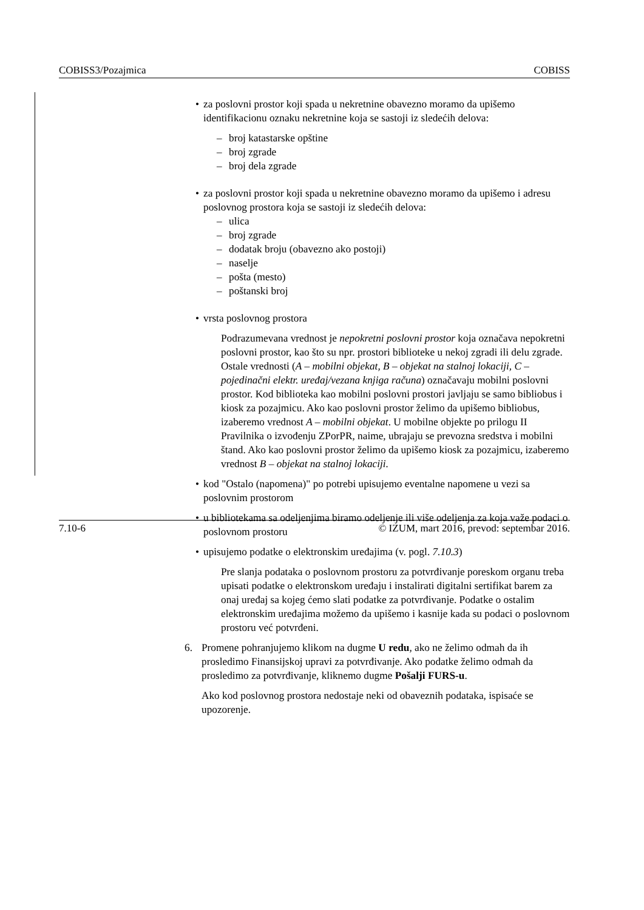COBISS3/Pozajmica COBISS
• za poslovni prostor koji spada u nekretnine obavezno moramo da upišemo identifikacionu oznaku nekretnine koja se sastoji iz sledećih delova:
– broj katastarske opštine
– broj zgrade
– broj dela zgrade
• za poslovni prostor koji spada u nekretnine obavezno moramo da upišemo i adresu poslovnog prostora koja se sastoji iz sledećih delova:
– ulica
– broj zgrade
– dodatak broju (obavezno ako postoji)
– naselje
– pošta (mesto)
– poštanski broj
• vrsta poslovnog prostora
Podrazumevana vrednost je nepokretni poslovni prostor koja označava nepokretni poslovni prostor, kao što su npr. prostori biblioteke u nekoj zgradi ili delu zgrade. Ostale vrednosti (A – mobilni objekat, B – objekat na stalnoj lokaciji, C – pojedinačni elektr. uređaj/vezana knjiga računa) označavaju mobilni poslovni prostor. Kod biblioteka kao mobilni poslovni prostori javljaju se samo bibliobus i kiosk za pozajmicu. Ako kao poslovni prostor želimo da upišemo bibliobus, izaberemo vrednost A – mobilni objekat. U mobilne objekte po prilogu II Pravilnika o izvođenju ZPorPR, naime, ubrajaju se prevozna sredstva i mobilni štand. Ako kao poslovni prostor želimo da upišemo kiosk za pozajmicu, izaberemo vrednost B – objekat na stalnoj lokaciji.
• kod "Ostalo (napomena)" po potrebi upisujemo eventalne napomene u vezi sa poslovnim prostorom
• u bibliotekama sa odeljenjima biramo odeljenje ili više odeljenja za koja važe podaci o poslovnom prostoru
• upisujemo podatke o elektronskim uređajima (v. pogl. 7.10.3)
Pre slanja podataka o poslovnom prostoru za potvrđivanje poreskom organu treba upisati podatke o elektronskom uređaju i instalirati digitalni sertifikat barem za onaj uređaj sa kojeg ćemo slati podatke za potvrđivanje. Podatke o ostalim elektronskim uređajima možemo da upišemo i kasnije kada su podaci o poslovnom prostoru već potvrđeni.
6. Promene pohranjujemo klikom na dugme U redu, ako ne želimo odmah da ih prosledimo Finansijskoj upravi za potvrđivanje. Ako podatke želimo odmah da prosledimo za potvrđivanje, kliknemo dugme Pošalji FURS-u.
Ako kod poslovnog prostora nedostaje neki od obaveznih podataka, ispisaće se upozorenje.
7.10-6 © IZUM, mart 2016, prevod: septembar 2016.